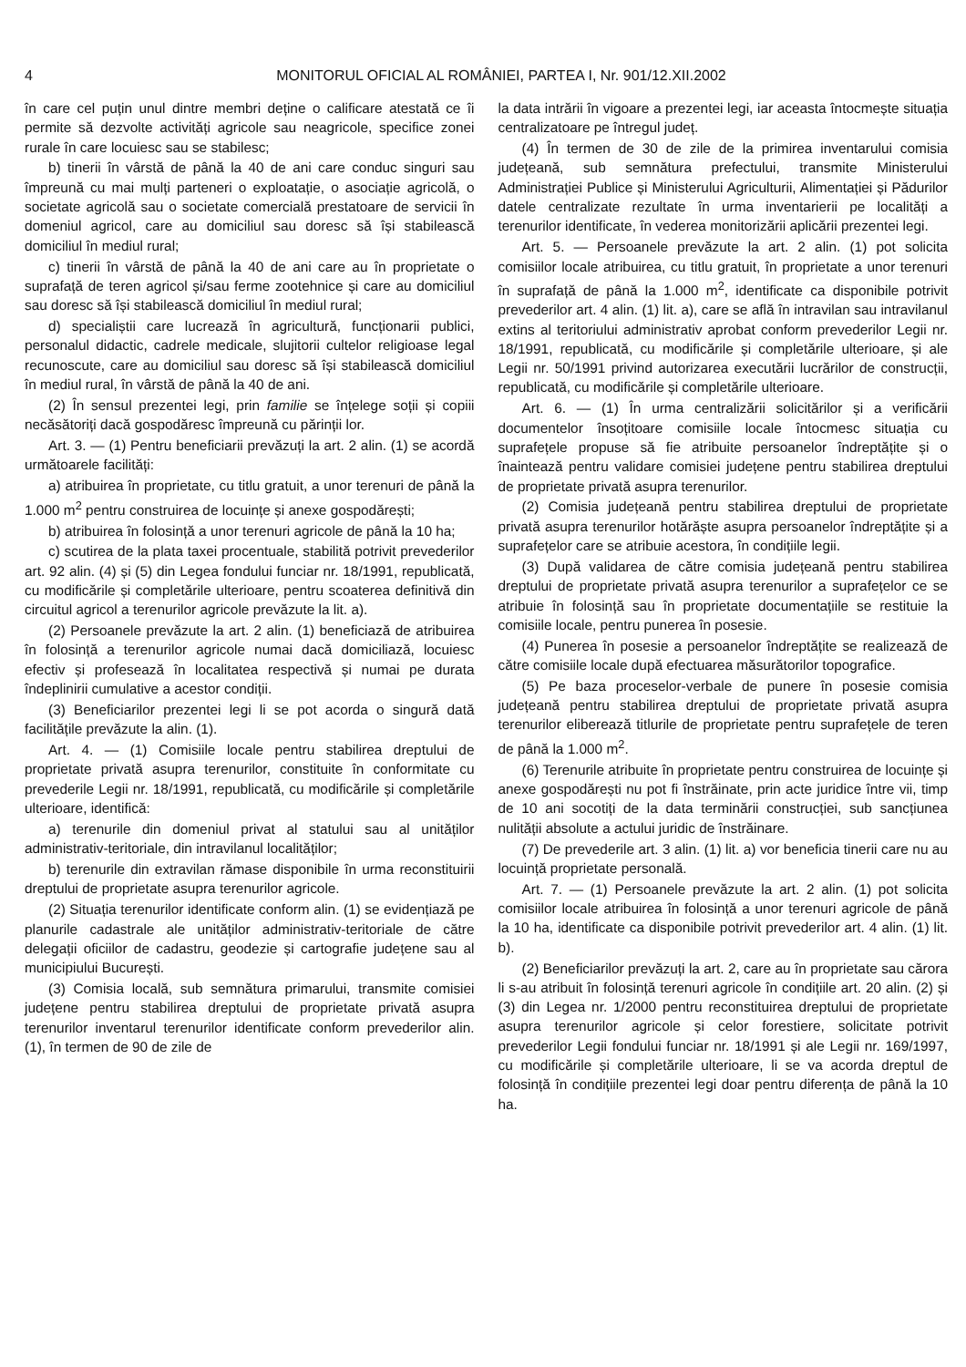4 MONITORUL OFICIAL AL ROMÂNIEI, PARTEA I, Nr. 901/12.XII.2002
în care cel puțin unul dintre membri deține o calificare atestată ce îi permite să dezvolte activități agricole sau neagricole, specifice zonei rurale în care locuiesc sau se stabilesc;
b) tinerii în vârstă de până la 40 de ani care conduc singuri sau împreună cu mai mulți parteneri o exploatație, o asociație agricolă, o societate agricolă sau o societate comercială prestatoare de servicii în domeniul agricol, care au domiciliul sau doresc să își stabilească domiciliul în mediul rural;
c) tinerii în vârstă de până la 40 de ani care au în proprietate o suprafață de teren agricol și/sau ferme zootehnice și care au domiciliul sau doresc să își stabilească domiciliul în mediul rural;
d) specialiștii care lucrează în agricultură, funcționarii publici, personalul didactic, cadrele medicale, slujitorii cultelor religioase legal recunoscute, care au domiciliul sau doresc să își stabilească domiciliul în mediul rural, în vârstă de până la 40 de ani.
(2) În sensul prezentei legi, prin familie se înțelege soții și copiii necăsătoriți dacă gospodăresc împreună cu părinții lor.
Art. 3. — (1) Pentru beneficiarii prevăzuți la art. 2 alin. (1) se acordă următoarele facilități:
a) atribuirea în proprietate, cu titlu gratuit, a unor terenuri de până la 1.000 m<sup>2</sup> pentru construirea de locuințe și anexe gospodărești;
b) atribuirea în folosință a unor terenuri agricole de până la 10 ha;
c) scutirea de la plata taxei procentuale, stabilită potrivit prevederilor art. 92 alin. (4) și (5) din Legea fondului funciar nr. 18/1991, republicată, cu modificările și completările ulterioare, pentru scoaterea definitivă din circuitul agricol a terenurilor agricole prevăzute la lit. a).
(2) Persoanele prevăzute la art. 2 alin. (1) beneficiază de atribuirea în folosință a terenurilor agricole numai dacă domiciliază, locuiesc efectiv și profesează în localitatea respectivă și numai pe durata îndeplinirii cumulative a acestor condiții.
(3) Beneficiarilor prezentei legi li se pot acorda o singură dată facilitățile prevăzute la alin. (1).
Art. 4. — (1) Comisiile locale pentru stabilirea dreptului de proprietate privată asupra terenurilor, constituite în conformitate cu prevederile Legii nr. 18/1991, republicată, cu modificările și completările ulterioare, identifică:
a) terenurile din domeniul privat al statului sau al unităților administrativ-teritoriale, din intravilanul localităților;
b) terenurile din extravilan rămase disponibile în urma reconstituirii dreptului de proprietate asupra terenurilor agricole.
(2) Situația terenurilor identificate conform alin. (1) se evidențiază pe planurile cadastrale ale unităților administrativ-teritoriale de către delegații oficiilor de cadastru, geodezie și cartografie județene sau al municipiului București.
(3) Comisia locală, sub semnătura primarului, transmite comisiei județene pentru stabilirea dreptului de proprietate privată asupra terenurilor inventarul terenurilor identificate conform prevederilor alin. (1), în termen de 90 de zile de
la data intrării în vigoare a prezentei legi, iar aceasta întocmește situația centralizatoare pe întregul județ.
(4) În termen de 30 de zile de la primirea inventarului comisia județeană, sub semnătura prefectului, transmite Ministerului Administrației Publice și Ministerului Agriculturii, Alimentației și Pădurilor datele centralizate rezultate în urma inventarierii pe localități a terenurilor identificate, în vederea monitorizării aplicării prezentei legi.
Art. 5. — Persoanele prevăzute la art. 2 alin. (1) pot solicita comisiilor locale atribuirea, cu titlu gratuit, în proprietate a unor terenuri în suprafață de până la 1.000 m<sup>2</sup>, identificate ca disponibile potrivit prevederilor art. 4 alin. (1) lit. a), care se află în intravilan sau intravilanul extins al teritoriului administrativ aprobat conform prevederilor Legii nr. 18/1991, republicată, cu modificările și completările ulterioare, și ale Legii nr. 50/1991 privind autorizarea executării lucrărilor de construcții, republicată, cu modificările și completările ulterioare.
Art. 6. — (1) În urma centralizării solicitărilor și a verificării documentelor însoțitoare comisiile locale întocmesc situația cu suprafețele propuse să fie atribuite persoanelor îndreptățite și o înaintează pentru validare comisiei județene pentru stabilirea dreptului de proprietate privată asupra terenurilor.
(2) Comisia județeană pentru stabilirea dreptului de proprietate privată asupra terenurilor hotărăște asupra persoanelor îndreptățite și a suprafețelor care se atribuie acestora, în condițiile legii.
(3) După validarea de către comisia județeană pentru stabilirea dreptului de proprietate privată asupra terenurilor a suprafețelor ce se atribuie în folosință sau în proprietate documentațiile se restituie la comisiile locale, pentru punerea în posesie.
(4) Punerea în posesie a persoanelor îndreptățite se realizează de către comisiile locale după efectuarea măsurătorilor topografice.
(5) Pe baza proceselor-verbale de punere în posesie comisia județeană pentru stabilirea dreptului de proprietate privată asupra terenurilor eliberează titlurile de proprietate pentru suprafețele de teren de până la 1.000 m<sup>2</sup>.
(6) Terenurile atribuite în proprietate pentru construirea de locuințe și anexe gospodărești nu pot fi înstrăinate, prin acte juridice între vii, timp de 10 ani socotiți de la data terminării construcției, sub sancțiunea nulității absolute a actului juridic de înstrăinare.
(7) De prevederile art. 3 alin. (1) lit. a) vor beneficia tinerii care nu au locuință proprietate personală.
Art. 7. — (1) Persoanele prevăzute la art. 2 alin. (1) pot solicita comisiilor locale atribuirea în folosință a unor terenuri agricole de până la 10 ha, identificate ca disponibile potrivit prevederilor art. 4 alin. (1) lit. b).
(2) Beneficiarilor prevăzuți la art. 2, care au în proprietate sau cărora li s-au atribuit în folosință terenuri agricole în condițiile art. 20 alin. (2) și (3) din Legea nr. 1/2000 pentru reconstituirea dreptului de proprietate asupra terenurilor agricole și celor forestiere, solicitate potrivit prevederilor Legii fondului funciar nr. 18/1991 și ale Legii nr. 169/1997, cu modificările și completările ulterioare, li se va acorda dreptul de folosință în condițiile prezentei legi doar pentru diferența de până la 10 ha.